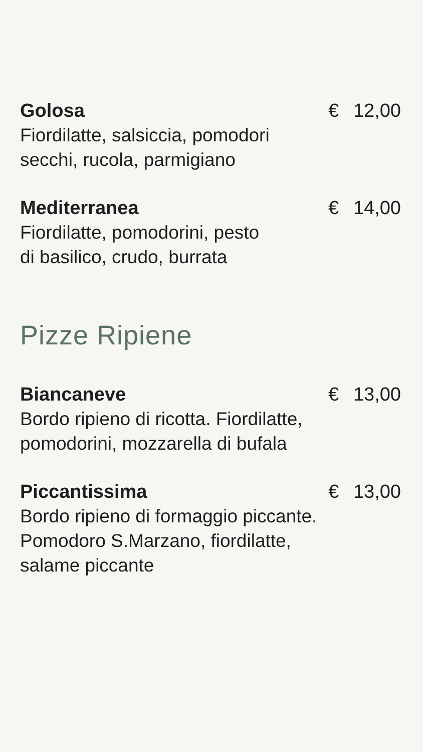Golosa € 12,00
Fiordilatte, salsiccia, pomodori
secchi, rucola, parmigiano
Mediterranea € 14,00
Fiordilatte, pomodorini, pesto
di basilico, crudo, burrata
Pizze Ripiene
Biancaneve € 13,00
Bordo ripieno di ricotta. Fiordilatte,
pomodorini, mozzarella di bufala
Piccantissima € 13,00
Bordo ripieno di formaggio piccante.
Pomodoro S.Marzano, fiordilatte,
salame piccante